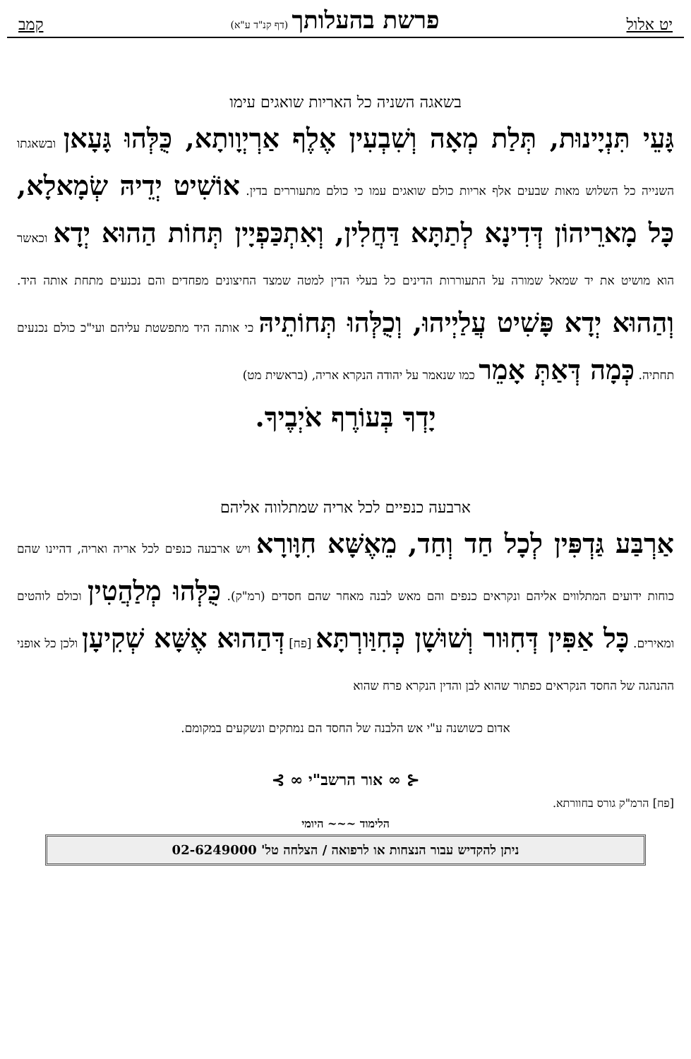יט אלול פרשת בהעלותך (דף קנ"ד ע"א) קמב
בשאגה השניה כל האריות שואגים עימו
גָּעֵי תִּנְיָינוּת, תְּלַת מְאָה וְשִׁבְעִין אֶלֶף אַרְיְוָותָא, כֻּלְּהוּ גָּעָאן ובשאגתו השנייה כל השלוש מאות שבעים אלף אריות כולם שואגים עמו כי כולם מתעוררים בדין. אוֹשִׁיט יְדֵיהּ שְׂמָאלָא, כָּל מָארֵיהוֹן דְּדִינָא לְתַתָּא דַּחֲלִין, וְאִתְכַּפְיָין תְּחוֹת הַהוּא יְדָא וכאשר הוא מושיט את יד שמאל שמורה על התעוררות הדינים כל בעלי הדין למטה שמצד החיצונים מפחדים והם נכנעים מתחת אותה היד. וְהַהוּא יְדָא פָּשִׁיט עֲלַיְיהוּ, וְכֻלְּהוּ תְּחוֹתֵיהּ כי אותה היד מתפשטת עליהם ועי"כ כולם נכנעים תחתיה. כְּמָה דְּאַתְּ אָמֵר כמו שנאמר על יהודה הנקרא אריה, (בראשית מט)
יָדְךָ בְּעוֹרֶף אֹיְבֶיךָ.
ארבעה כנפיים לכל אריה שמתלווה אליהם
אַרְבַּע גַּדְפִּין לְכָל חַד וְחַד, מֵאֶשָּׁא חִוָּורָא ויש ארבעה כנפים לכל אריה ואריה, דהיינו שהם כוחות ידועים המתלווים אליהם ונקראים כנפים והם מאש לבנה מאחר שהם חסדים (רמ"ק). כֻּלְּהוּ מְלַהֲטִין וכולם לוהטים ומאירים. כָּל אַפִּין דְּחִוּור וְשׁוּשָׁן כְּחִוַּורְתָּא [פח] דְּהַהוּא אֶשָּׁא שְׁקִיעָן ולכן כל אופני ההנהגה של החסד הנקראים כפתור שהוא לבן והדין הנקרא פרח שהוא
אדום כשושנה ע"י אש הלבנה של החסד הם נמתקים ונשקעים במקומם.
⊰ ∞ אור הרשב"י ∞ ⊱
[פח] הרמ"ק גורס בחוורתא.
הלימוד ~~~ היומי
ניתן להקדיש עבור הנצחות או לרפואה / הצלחה טל' 02-6249000